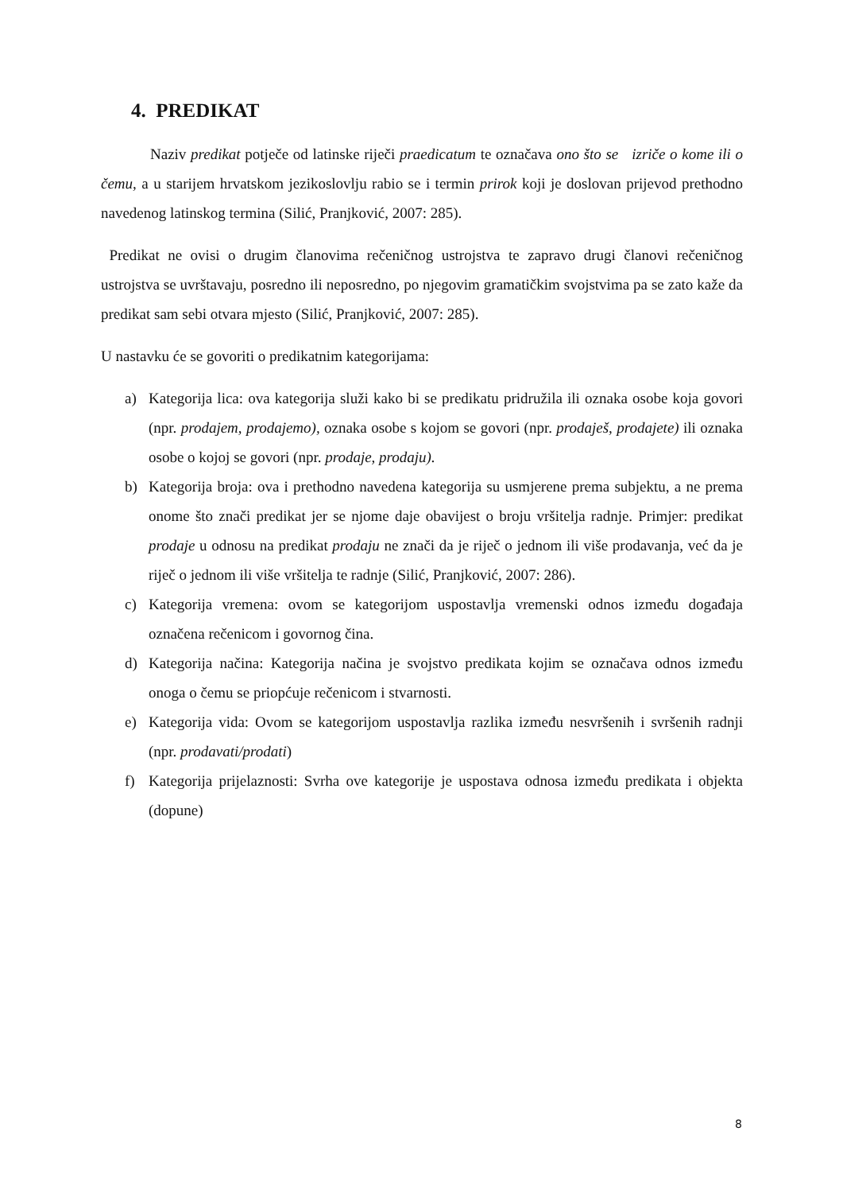4. PREDIKAT
Naziv predikat potječe od latinske riječi praedicatum te označava ono što se izriče o kome ili o čemu, a u starijem hrvatskom jezikoslovlju rabio se i termin prirok koji je doslovan prijevod prethodno navedenog latinskog termina (Silić, Pranjković, 2007: 285).
Predikat ne ovisi o drugim članovima rečeničnog ustrojstva te zapravo drugi članovi rečeničnog ustrojstva se uvrštavaju, posredno ili neposredno, po njegovim gramatičkim svojstvima pa se zato kaže da predikat sam sebi otvara mjesto (Silić, Pranjković, 2007: 285).
U nastavku će se govoriti o predikatnim kategorijama:
a) Kategorija lica: ova kategorija služi kako bi se predikatu pridružila ili oznaka osobe koja govori (npr. prodajem, prodajemo), oznaka osobe s kojom se govori (npr. prodaješ, prodajete) ili oznaka osobe o kojoj se govori (npr. prodaje, prodaju).
b) Kategorija broja: ova i prethodno navedena kategorija su usmjerene prema subjektu, a ne prema onome što znači predikat jer se njome daje obavijest o broju vršitelja radnje. Primjer: predikat prodaje u odnosu na predikat prodaju ne znači da je riječ o jednom ili više prodavanja, već da je riječ o jednom ili više vršitelja te radnje (Silić, Pranjković, 2007: 286).
c) Kategorija vremena: ovom se kategorijom uspostavlja vremenski odnos između događaja označena rečenicom i govornog čina.
d) Kategorija načina: Kategorija načina je svojstvo predikata kojim se označava odnos između onoga o čemu se priopćuje rečenicom i stvarnosti.
e) Kategorija vida: Ovom se kategorijom uspostavlja razlika između nesvršenih i svršenih radnji (npr. prodavati/prodati)
f) Kategorija prijelaznosti: Svrha ove kategorije je uspostava odnosa između predikata i objekta (dopune)
8